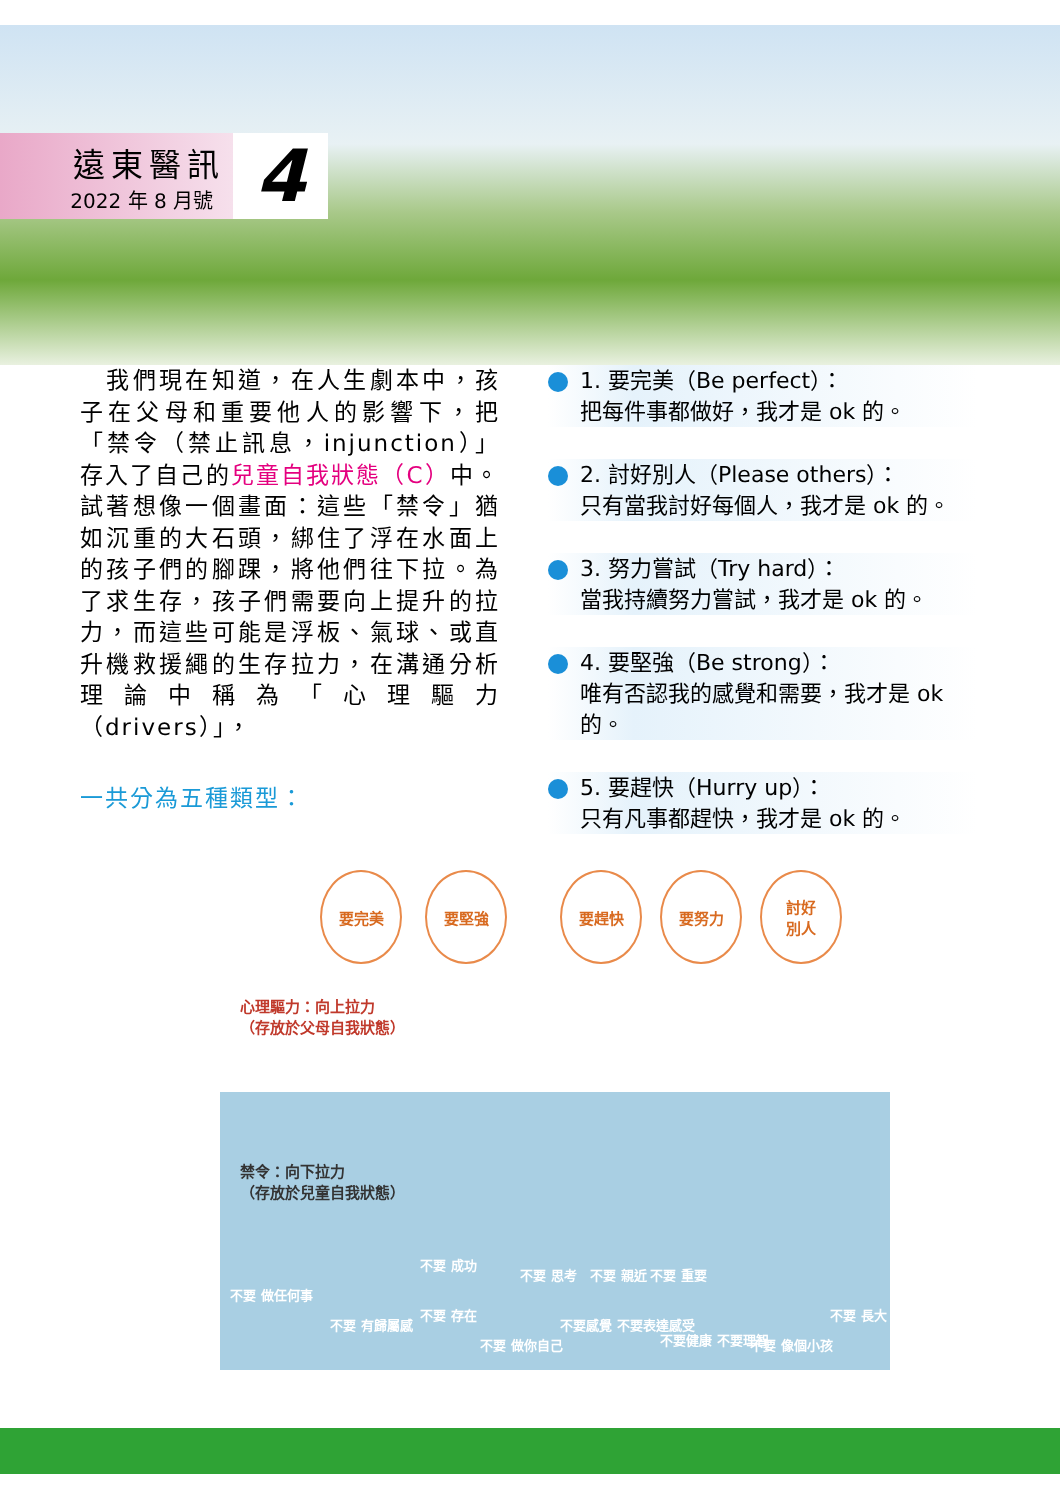遠東醫訊
2022 年 8 月號
4
　我們現在知道，在人生劇本中，孩子在父母和重要他人的影響下，把「禁令（禁止訊息，injunction）」存入了自己的兒童自我狀態（C）中。試著想像一個畫面：這些「禁令」猶如沉重的大石頭，綁住了浮在水面上的孩子們的腳踝，將他們往下拉。為了求生存，孩子們需要向上提升的拉力，而這些可能是浮板、氣球、或直升機救援繩的生存拉力，在溝通分析理論中稱為「心理驅力（drivers）」，
一共分為五種類型：
1. 要完美（Be perfect）：
把每件事都做好，我才是 ok 的。
2. 討好別人（Please others）：
只有當我討好每個人，我才是 ok 的。
3. 努力嘗試（Try hard）：
當我持續努力嘗試，我才是 ok 的。
4. 要堅強（Be strong）：
唯有否認我的感覺和需要，我才是 ok 的。
5. 要趕快（Hurry up）：
只有凡事都趕快，我才是 ok 的。
要完美 要堅強 要趕快 要努力 討好
別人
心理驅力：向上拉力
（存放於父母自我狀態）
禁令：向下拉力
（存放於兒童自我狀態）
不要 做任何事
不要 有歸屬感
不要 成功
不要 存在
不要 做你自己
不要 思考 不要 親近 不要 重要
不要感覺 不要表達感受
不要健康 不要理智 不要 像個小孩
不要 長大